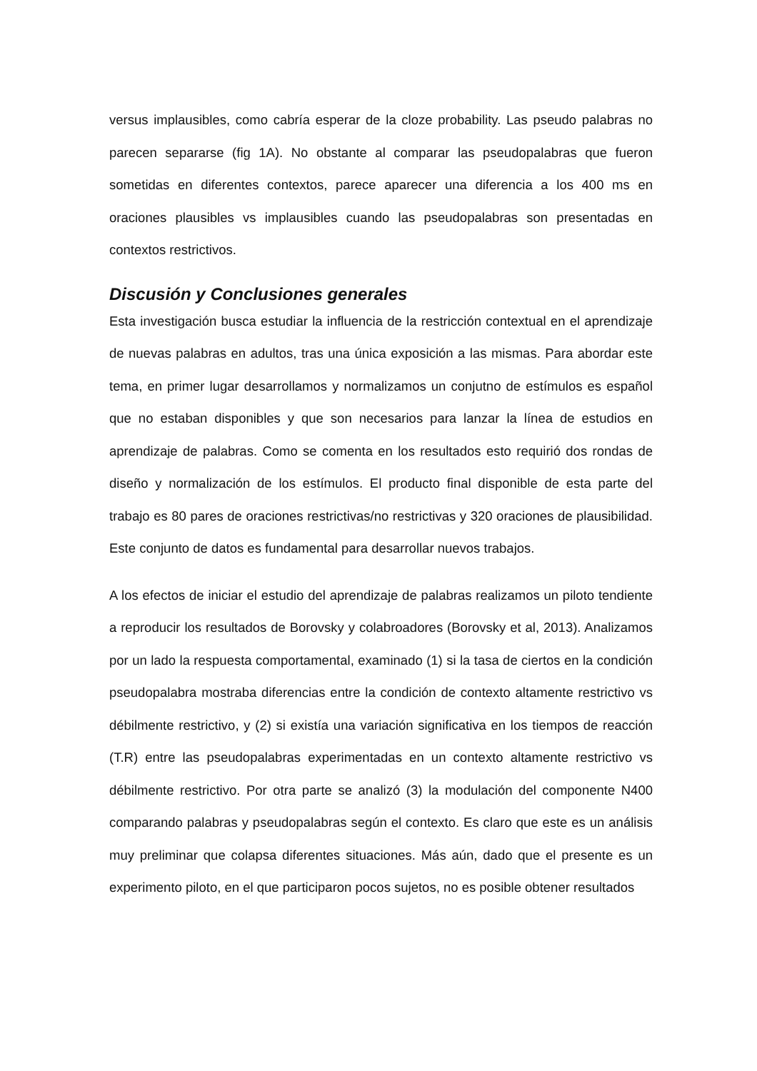versus implausibles, como cabría esperar de la cloze probability. Las pseudo palabras no parecen separarse (fig 1A). No obstante al comparar las pseudopalabras que fueron sometidas en diferentes contextos, parece aparecer una diferencia a los 400 ms en oraciones plausibles vs implausibles cuando las pseudopalabras son presentadas en contextos restrictivos.
Discusión y Conclusiones generales
Esta investigación busca estudiar la influencia de la restricción contextual en el aprendizaje de nuevas palabras en adultos, tras una única exposición a las mismas. Para abordar este tema, en primer lugar desarrollamos y normalizamos un conjutno de estímulos es español que no estaban disponibles y que son necesarios para lanzar la línea de estudios en aprendizaje de palabras. Como se comenta en los resultados esto requirió dos rondas de diseño y normalización de los estímulos. El producto final disponible de esta parte del trabajo es 80 pares de oraciones restrictivas/no restrictivas y 320 oraciones de plausibilidad. Este conjunto de datos es fundamental para desarrollar nuevos trabajos.
A los efectos de iniciar el estudio del aprendizaje de palabras realizamos un piloto tendiente a reproducir los resultados de Borovsky y colabroadores (Borovsky et al, 2013). Analizamos por un lado la respuesta comportamental, examinado (1) si la tasa de ciertos en la condición pseudopalabra mostraba diferencias entre la condición de contexto altamente restrictivo vs débilmente restrictivo, y (2) si existía una variación significativa en los tiempos de reacción (T.R) entre las pseudopalabras experimentadas en un contexto altamente restrictivo vs débilmente restrictivo. Por otra parte se analizó (3) la modulación del componente N400 comparando palabras y pseudopalabras según el contexto. Es claro que este es un análisis muy preliminar que colapsa diferentes situaciones. Más aún, dado que el presente es un experimento piloto, en el que participaron pocos sujetos, no es posible obtener resultados